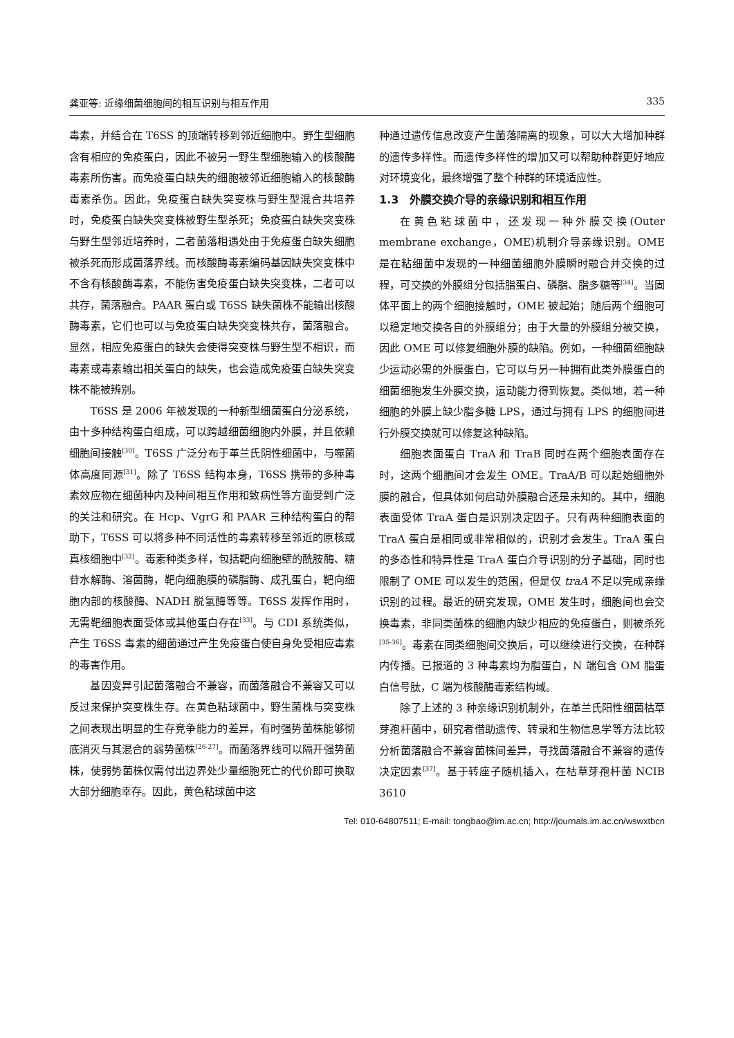龚亚等: 近缘细菌细胞间的相互识别与相互作用 335
毒素，并结合在 T6SS 的顶端转移到邻近细胞中。野生型细胞含有相应的免疫蛋白，因此不被另一野生型细胞输入的核酸酶毒素所伤害。而免疫蛋白缺失的细胞被邻近细胞输入的核酸酶毒素杀伤。因此，免疫蛋白缺失突变株与野生型混合共培养时，免疫蛋白缺失突变株被野生型杀死；免疫蛋白缺失突变株与野生型邻近培养时，二者菌落相遇处由于免疫蛋白缺失细胞被杀死而形成菌落界线。而核酸酶毒素编码基因缺失突变株中不含有核酸酶毒素，不能伤害免疫蛋白缺失突变株，二者可以共存，菌落融合。PAAR 蛋白或 T6SS 缺失菌株不能输出核酸酶毒素，它们也可以与免疫蛋白缺失突变株共存，菌落融合。显然，相应免疫蛋白的缺失会使得突变株与野生型不相识，而毒素或毒素输出相关蛋白的缺失，也会造成免疫蛋白缺失突变株不能被辨别。
T6SS 是 2006 年被发现的一种新型细菌蛋白分泌系统，由十多种结构蛋白组成，可以跨越细菌细胞内外膜，并且依赖细胞间接触<sup>[30]</sup>。T6SS 广泛分布于革兰氏阴性细菌中，与噬菌体高度同源<sup>[31]</sup>。除了 T6SS 结构本身，T6SS 携带的多种毒素效应物在细菌种内及种间相互作用和致病性等方面受到广泛的关注和研究。在 Hcp、VgrG 和 PAAR 三种结构蛋白的帮助下，T6SS 可以将多种不同活性的毒素转移至邻近的原核或真核细胞中<sup>[32]</sup>。毒素种类多样，包括靶向细胞壁的酰胺酶、糖苷水解酶、溶菌酶，靶向细胞膜的磷脂酶、成孔蛋白，靶向细胞内部的核酸酶、NADH 脱氢酶等等。T6SS 发挥作用时，无需靶细胞表面受体或其他蛋白存在<sup>[33]</sup>。与 CDI 系统类似，产生 T6SS 毒素的细菌通过产生免疫蛋白使自身免受相应毒素的毒害作用。
基因变异引起菌落融合不兼容，而菌落融合不兼容又可以反过来保护突变株生存。在黄色粘球菌中，野生菌株与突变株之间表现出明显的生存竞争能力的差异，有时强势菌株能够彻底消灭与其混合的弱势菌株<sup>[26-27]</sup>。而菌落界线可以隔开强势菌株，使弱势菌株仅需付出边界处少量细胞死亡的代价即可换取大部分细胞幸存。因此，黄色粘球菌中这
种通过遗传信息改变产生菌落隔离的现象，可以大大增加种群的遗传多样性。而遗传多样性的增加又可以帮助种群更好地应对环境变化，最终增强了整个种群的环境适应性。
1.3　外膜交换介导的亲缘识别和相互作用
在黄色粘球菌中，还发现一种外膜交换(Outer membrane exchange，OME)机制介导亲缘识别。OME 是在粘细菌中发现的一种细菌细胞外膜瞬时融合并交换的过程，可交换的外膜组分包括脂蛋白、磷脂、脂多糖等<sup>[34]</sup>。当固体平面上的两个细胞接触时，OME 被起始；随后两个细胞可以稳定地交换各自的外膜组分；由于大量的外膜组分被交换，因此 OME 可以修复细胞外膜的缺陷。例如，一种细菌细胞缺少运动必需的外膜蛋白，它可以与另一种拥有此类外膜蛋白的细菌细胞发生外膜交换，运动能力得到恢复。类似地，若一种细胞的外膜上缺少脂多糖 LPS，通过与拥有 LPS 的细胞间进行外膜交换就可以修复这种缺陷。
细胞表面蛋白 TraA 和 TraB 同时在两个细胞表面存在时，这两个细胞间才会发生 OME。TraA/B 可以起始细胞外膜的融合，但具体如何启动外膜融合还是未知的。其中，细胞表面受体 TraA 蛋白是识别决定因子。只有两种细胞表面的 TraA 蛋白是相同或非常相似的，识别才会发生。TraA 蛋白的多态性和特异性是 TraA 蛋白介导识别的分子基础，同时也限制了 OME 可以发生的范围，但是仅 traA 不足以完成亲缘识别的过程。最近的研究发现，OME 发生时，细胞间也会交换毒素，非同类菌株的细胞内缺少相应的免疫蛋白，则被杀死<sup>[35-36]</sup>。毒素在同类细胞间交换后，可以继续进行交换，在种群内传播。已报道的 3 种毒素均为脂蛋白，N 端包含 OM 脂蛋白信号肽，C 端为核酸酶毒素结构域。
除了上述的 3 种亲缘识别机制外，在革兰氏阳性细菌枯草芽孢杆菌中，研究者借助遗传、转录和生物信息学等方法比较分析菌落融合不兼容菌株间差异，寻找菌落融合不兼容的遗传决定因素<sup>[37]</sup>。基于转座子随机插入，在枯草芽孢杆菌 NCIB 3610
Tel: 010-64807511; E-mail: tongbao@im.ac.cn; http://journals.im.ac.cn/wswxtbcn